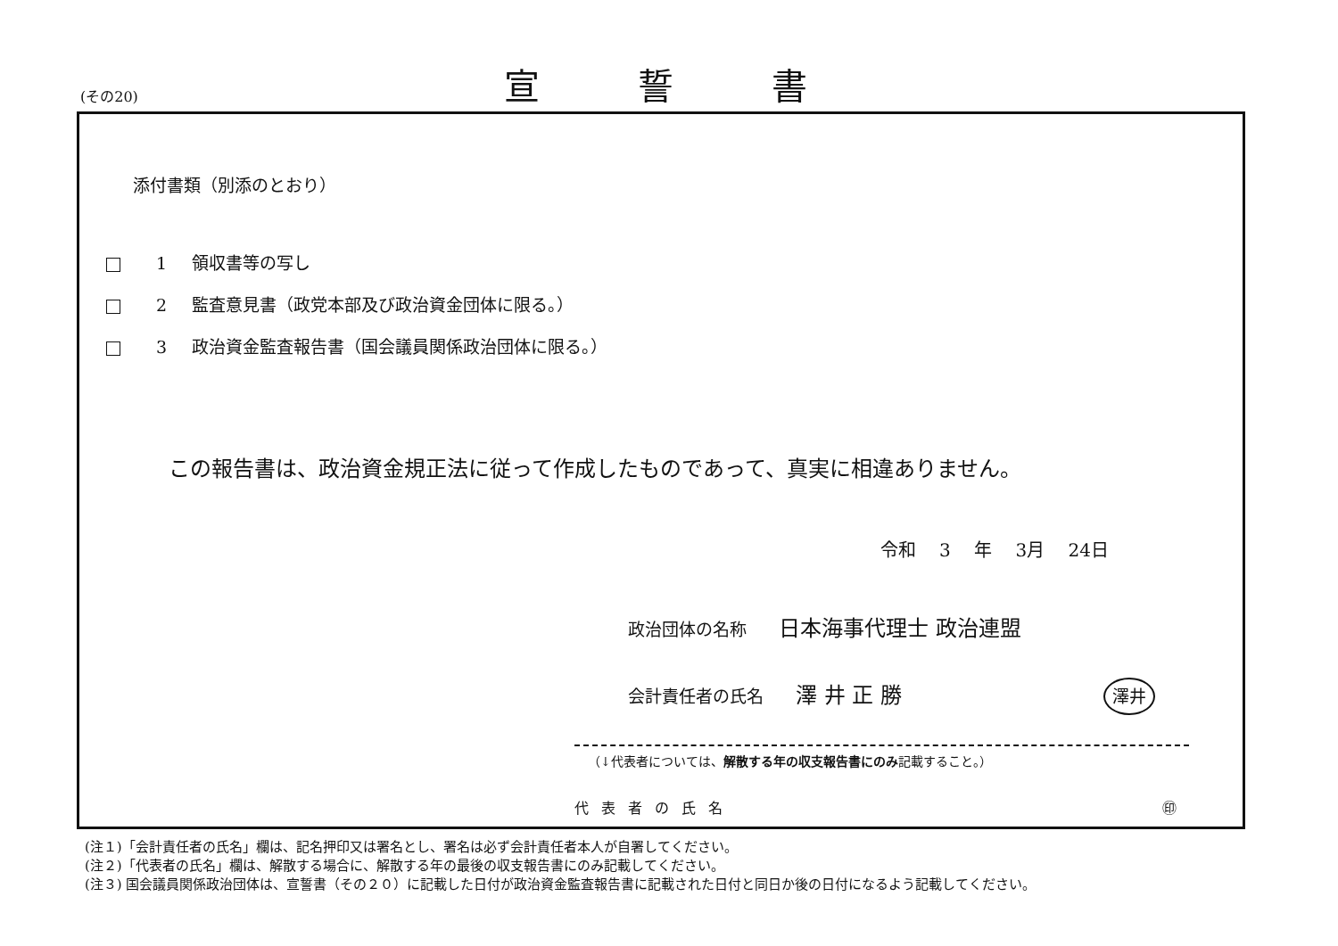(その20)
宣誓書
添付書類（別添のとおり）
1 領収書等の写し
2 監査意見書（政党本部及び政治資金団体に限る。）
3 政治資金監査報告書（国会議員関係政治団体に限る。）
この報告書は、政治資金規正法に従って作成したものであって、真実に相違ありません。
令和 3 年 3月 24日
政治団体の名称 日本海事代理士 政治連盟
会計責任者の氏名 澤 井 正 勝 澤井
（↓代表者については、解散する年の収支報告書にのみ記載すること。）
代表者の氏名 ㊞
(注１)「会計責任者の氏名」欄は、記名押印又は署名とし、署名は必ず会計責任者本人が自署してください。
(注２)「代表者の氏名」欄は、解散する場合に、解散する年の最後の収支報告書にのみ記載してください。
(注３) 国会議員関係政治団体は、宣誓書（その２０）に記載した日付が政治資金監査報告書に記載された日付と同日か後の日付になるよう記載してください。